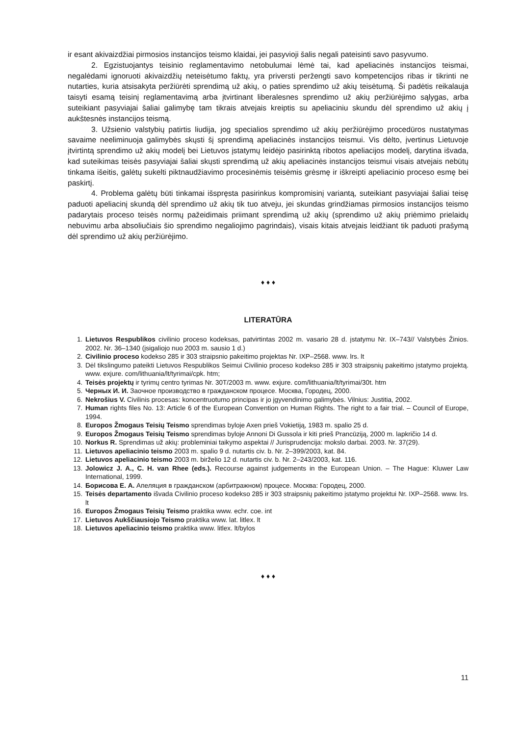ir esant akivaizdžiai pirmosios instancijos teismo klaidai, jei pasyvioji šalis negali pateisinti savo pasyvumo.
2. Egzistuojantys teisinio reglamentavimo netobulumai lėmė tai, kad apeliacinės instancijos teismai, negalėdami ignoruoti akivaizdžių neteisėtumo faktų, yra priversti peržengti savo kompetencijos ribas ir tikrinti ne nutarties, kuria atsisakyta peržiūrėti sprendimą už akių, o paties sprendimo už akių teisėtumą. Ši padėtis reikalauja taisyti esamą teisinį reglamentavimą arba įtvirtinant liberalesnes sprendimo už akių peržiūrėjimo sąlygas, arba suteikiant pasyviajai šaliai galimybę tam tikrais atvejais kreiptis su apeliaciniu skundu dėl sprendimo už akių į aukštesnės instancijos teismą.
3. Užsienio valstybių patirtis liudija, jog specialios sprendimo už akių peržiūrėjimo procedūros nustatymas savaime neeliminuoja galimybės skųsti šį sprendimą apeliacinės instancijos teismui. Vis dėlto, įvertinus Lietuvoje įtvirtintą sprendimo už akių modelį bei Lietuvos įstatymų leidėjo pasirinktą ribotos apeliacijos modelį, darytina išvada, kad suteikimas teisės pasyviajai šaliai skųsti sprendimą už akių apeliacinės instancijos teismui visais atvejais nebūtų tinkama išeitis, galėtų sukelti piktnaudžiavimo procesinėmis teisėmis grėsmę ir iškreipti apeliacinio proceso esmę bei paskirtį.
4. Problema galėtų būti tinkamai išspręsta pasirinkus kompromisinį variantą, suteikiant pasyviajai šaliai teisę paduoti apeliacinį skundą dėl sprendimo už akių tik tuo atveju, jei skundas grindžiamas pirmosios instancijos teismo padarytais proceso teisės normų pažeidimais priimant sprendimą už akių (sprendimo už akių priėmimo prielaidų nebuvimu arba absoliučiais šio sprendimo negaliojimo pagrindais), visais kitais atvejais leidžiant tik paduoti prašymą dėl sprendimo už akių peržiūrėjimo.
♦ ♦ ♦
LITERATŪRA
1. Lietuvos Respublikos civilinio proceso kodeksas, patvirtintas 2002 m. vasario 28 d. įstatymu Nr. IX–743// Valstybės Žinios. 2002. Nr. 36–1340 (įsigaliojo nuo 2003 m. sausio 1 d.)
2. Civilinio proceso kodekso 285 ir 303 straipsnio pakeitimo projektas Nr. IXP–2568. www. lrs. lt
3. Dėl tikslingumo pateikti Lietuvos Respublikos Seimui Civilinio proceso kodekso 285 ir 303 straipsnių pakeitimo įstatymo projektą. www. exjure. com/lithuania/lt/tyrimai/cpk. htm;
4. Teisės projektų ir tyrimų centro tyrimas Nr. 30T/2003 m. www. exjure. com/lithuania/lt/tyrimai/30t. htm
5. Черных И. И. Заочное производство в гражданском процесе. Москва, Городец, 2000.
6. Nekrošius V. Civilinis procesas: koncentruotumo principas ir jo įgyvendinimo galimybės. Vilnius: Justitia, 2002.
7. Human rights files No. 13: Article 6 of the European Convention on Human Rights. The right to a fair trial. – Council of Europe, 1994.
8. Europos Žmogaus Teisių Teismo sprendimas byloje Axen prieš Vokietiją, 1983 m. spalio 25 d.
9. Europos Žmogaus Teisių Teismo sprendimas byloje Annoni Di Gussola ir kiti prieš Prancūziją, 2000 m. lapkričio 14 d.
10. Norkus R. Sprendimas už akių: probleminiai taikymo aspektai // Jurisprudencija: mokslo darbai. 2003. Nr. 37(29).
11. Lietuvos apeliacinio teismo 2003 m. spalio 9 d. nutartis civ. b. Nr. 2–399/2003, kat. 84.
12. Lietuvos apeliacinio teismo 2003 m. birželio 12 d. nutartis civ. b. Nr. 2–243/2003, kat. 116.
13. Jolowicz J. A., C. H. van Rhee (eds.). Recourse against judgements in the European Union. – The Hague: Kluwer Law International, 1999.
14. Борисова Е. А. Апеляция в гражданском (арбитражном) процесе. Москва: Городец, 2000.
15. Teisės departamento išvada Civilinio proceso kodekso 285 ir 303 straipsnių pakeitimo įstatymo projektui Nr. IXP–2568. www. lrs. lt
16. Europos Žmogaus Teisių Teismo praktika www. echr. coe. int
17. Lietuvos Aukščiausiojo Teismo praktika www. lat. litlex. lt
18. Lietuvos apeliacinio teismo praktika www. litlex. lt/bylos
♦ ♦ ♦
11